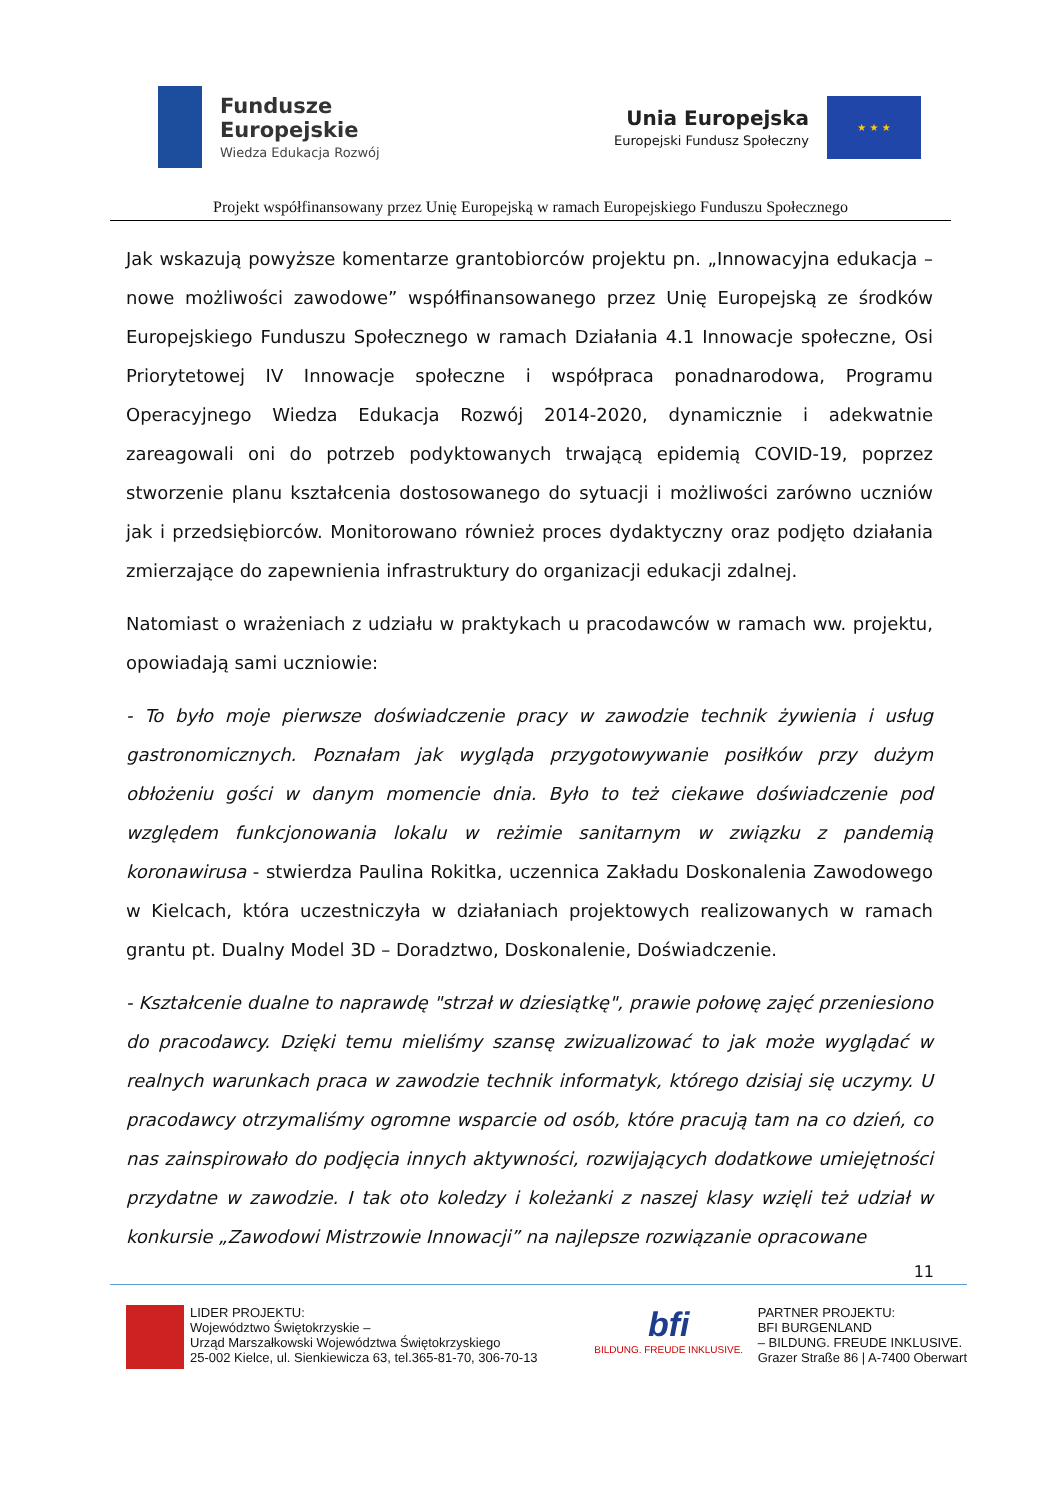Fundusze
Europejskie
Wiedza Edukacja Rozwój
Unia Europejska
Europejski Fundusz Społeczny
★ ★ ★
Projekt współfinansowany przez Unię Europejską w ramach Europejskiego Funduszu Społecznego
Jak wskazują powyższe komentarze grantobiorców projektu pn. „Innowacyjna edukacja – nowe możliwości zawodowe” współfinansowanego przez Unię Europejską ze środków Europejskiego Funduszu Społecznego w ramach Działania 4.1 Innowacje społeczne, Osi Priorytetowej IV Innowacje społeczne i współpraca ponadnarodowa, Programu Operacyjnego Wiedza Edukacja Rozwój 2014-2020, dynamicznie i adekwatnie zareagowali oni do potrzeb podyktowanych trwającą epidemią COVID-19, poprzez stworzenie planu kształcenia dostosowanego do sytuacji i możliwości zarówno uczniów jak i przedsiębiorców. Monitorowano również proces dydaktyczny oraz podjęto działania zmierzające do zapewnienia infrastruktury do organizacji edukacji zdalnej.
Natomiast o wrażeniach z udziału w praktykach u pracodawców w ramach ww. projektu, opowiadają sami uczniowie:
- To było moje pierwsze doświadczenie pracy w zawodzie technik żywienia i usług gastronomicznych. Poznałam jak wygląda przygotowywanie posiłków przy dużym obłożeniu gości w danym momencie dnia. Było to też ciekawe doświadczenie pod względem funkcjonowania lokalu w reżimie sanitarnym w związku z pandemią koronawirusa - stwierdza Paulina Rokitka, uczennica Zakładu Doskonalenia Zawodowego w Kielcach, która uczestniczyła w działaniach projektowych realizowanych w ramach grantu pt. Dualny Model 3D – Doradztwo, Doskonalenie, Doświadczenie.
- Kształcenie dualne to naprawdę "strzał w dziesiątkę", prawie połowę zajęć przeniesiono do pracodawcy. Dzięki temu mieliśmy szansę zwizualizować to jak może wyglądać w realnych warunkach praca w zawodzie technik informatyk, którego dzisiaj się uczymy. U pracodawcy otrzymaliśmy ogromne wsparcie od osób, które pracują tam na co dzień, co nas zainspirowało do podjęcia innych aktywności, rozwijających dodatkowe umiejętności przydatne w zawodzie. I tak oto koledzy i koleżanki z naszej klasy wzięli też udział w konkursie „Zawodowi Mistrzowie Innowacji” na najlepsze rozwiązanie opracowane
11
LIDER PROJEKTU:
Województwo Świętokrzyskie –
Urząd Marszałkowski Województwa Świętokrzyskiego
25-002 Kielce, ul. Sienkiewicza 63, tel.365-81-70, 306-70-13
bfi
BILDUNG. FREUDE INKLUSIVE.
PARTNER PROJEKTU:
BFI BURGENLAND
– BILDUNG. FREUDE INKLUSIVE.
Grazer Straße 86 | A-7400 Oberwart